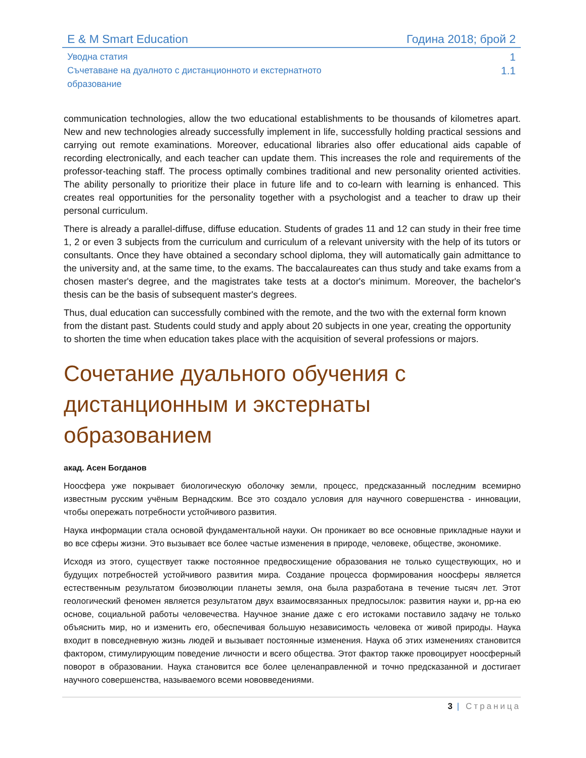E & M Smart Education Година 2018; брой 2
Уводна статия 1
Съчетаване на дуалното с дистанционното и екстернатното
образование 1.1
communication technologies, allow the two educational establishments to be thousands of kilometres apart. New and new technologies already successfully implement in life, successfully holding practical sessions and carrying out remote examinations. Moreover, educational libraries also offer educational aids capable of recording electronically, and each teacher can update them. This increases the role and requirements of the professor-teaching staff. The process optimally combines traditional and new personality oriented activities. The ability personally to prioritize their place in future life and to co-learn with learning is enhanced. This creates real opportunities for the personality together with a psychologist and a teacher to draw up their personal curriculum.
There is already a parallel-diffuse, diffuse education. Students of grades 11 and 12 can study in their free time 1, 2 or even 3 subjects from the curriculum and curriculum of a relevant university with the help of its tutors or consultants. Once they have obtained a secondary school diploma, they will automatically gain admittance to the university and, at the same time, to the exams. The baccalaureates can thus study and take exams from a chosen master's degree, and the magistrates take tests at a doctor's minimum. Moreover, the bachelor's thesis can be the basis of subsequent master's degrees.
Thus, dual education can successfully combined with the remote, and the two with the external form known from the distant past. Students could study and apply about 20 subjects in one year, creating the opportunity to shorten the time when education takes place with the acquisition of several professions or majors.
Сочетание дуального обучения с дистанционным и экстернаты образованием
акад. Асен Богданов
Ноосфера уже покрывает биологическую оболочку земли, процесс, предсказанный последним всемирно известным русским учёным Вернадским. Все это создало условия для научного совершенства - инновации, чтобы опережать потребности устойчивого развития.
Наука информации стала основой фундаментальной науки. Он проникает во все основные прикладные науки и во все сферы жизни. Это вызывает все более частые изменения в природе, человеке, обществе, экономике.
Исходя из этого, существует также постоянное предвосхищение образования не только существующих, но и будущих потребностей устойчивого развития мира. Создание процесса формирования ноосферы является естественным результатом биоэволюции планеты земля, она была разработана в течение тысяч лет. Этот геологический феномен является результатом двух взаимосвязанных предпосылок: развития науки и, рр-на ею основе, социальной работы человечества. Научное знание даже с его истоками поставило задачу не только объяснить мир, но и изменить его, обеспечивая большую независимость человека от живой природы. Наука входит в повседневную жизнь людей и вызывает постоянные изменения. Наука об этих изменениях становится фактором, стимулирующим поведение личности и всего общества. Этот фактор также провоцирует ноосферный поворот в образовании. Наука становится все более целенаправленной и точно предсказанной и достигает научного совершенства, называемого всеми нововведениями.
3 | Страница